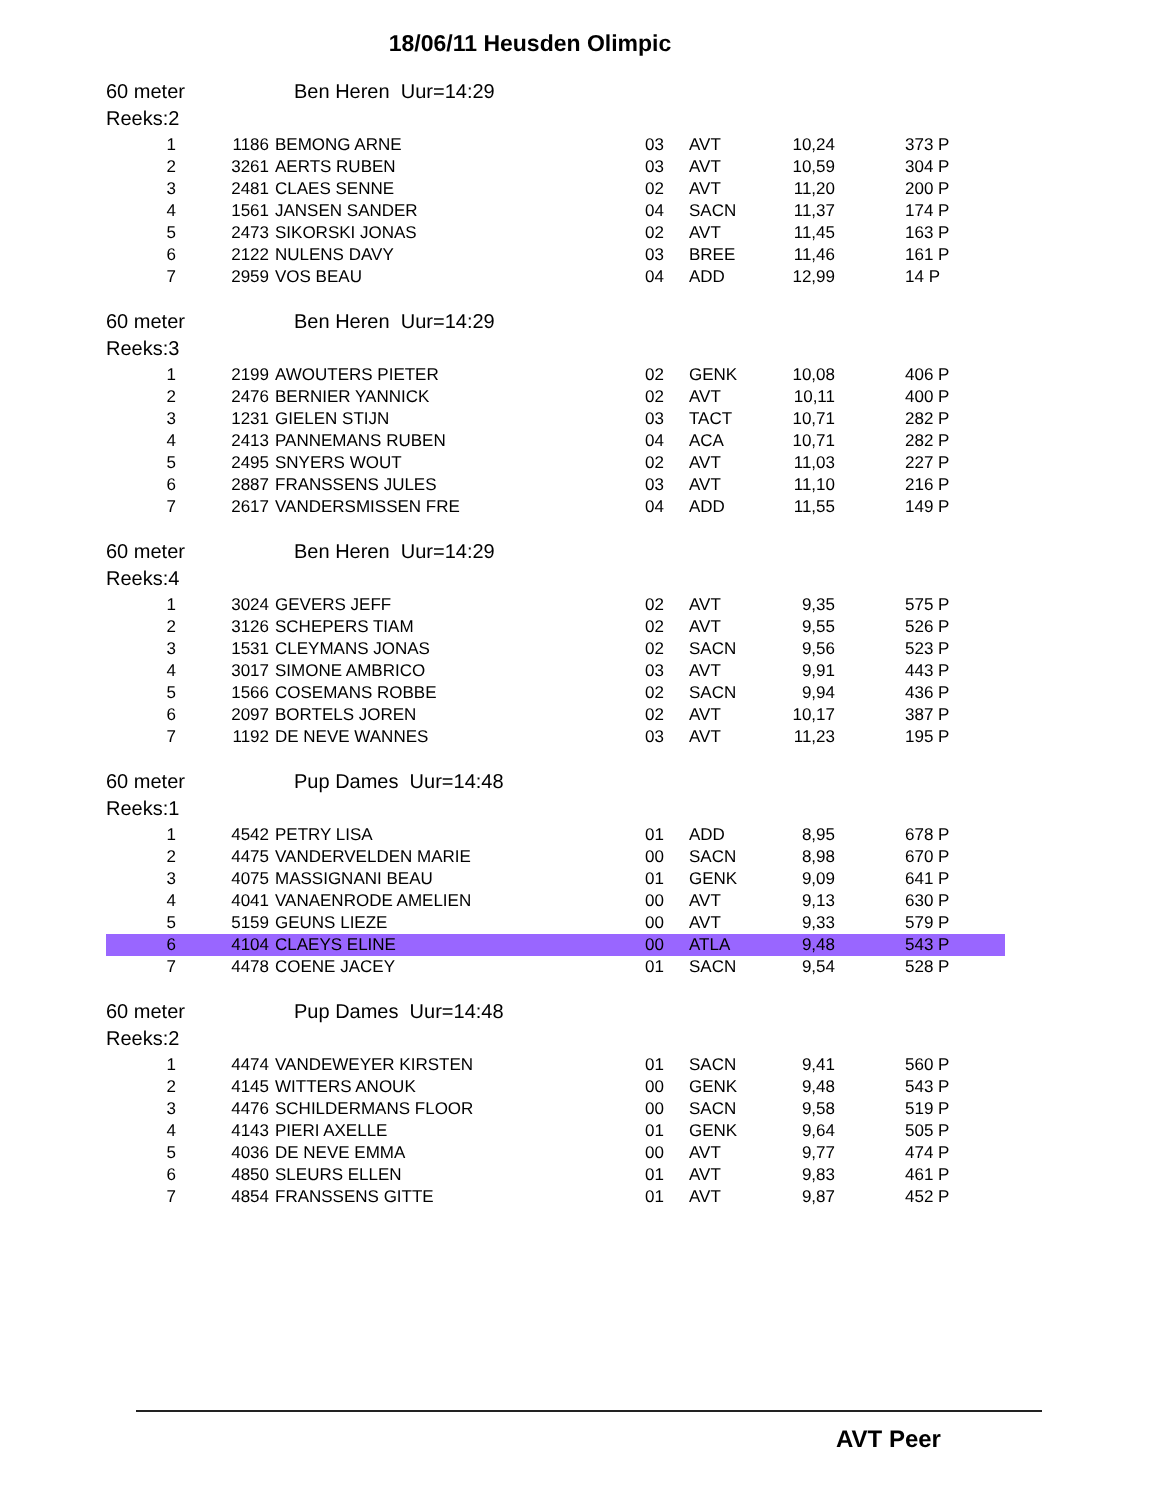18/06/11 Heusden Olimpic
60 meter Ben Heren Uur=14:29
Reeks:2
| 1 | 1186 | BEMONG ARNE | 03 | AVT | 10,24 | 373 P |
| 2 | 3261 | AERTS RUBEN | 03 | AVT | 10,59 | 304 P |
| 3 | 2481 | CLAES SENNE | 02 | AVT | 11,20 | 200 P |
| 4 | 1561 | JANSEN SANDER | 04 | SACN | 11,37 | 174 P |
| 5 | 2473 | SIKORSKI JONAS | 02 | AVT | 11,45 | 163 P |
| 6 | 2122 | NULENS DAVY | 03 | BREE | 11,46 | 161 P |
| 7 | 2959 | VOS BEAU | 04 | ADD | 12,99 | 14 P |
60 meter Ben Heren Uur=14:29
Reeks:3
| 1 | 2199 | AWOUTERS PIETER | 02 | GENK | 10,08 | 406 P |
| 2 | 2476 | BERNIER YANNICK | 02 | AVT | 10,11 | 400 P |
| 3 | 1231 | GIELEN STIJN | 03 | TACT | 10,71 | 282 P |
| 4 | 2413 | PANNEMANS RUBEN | 04 | ACA | 10,71 | 282 P |
| 5 | 2495 | SNYERS WOUT | 02 | AVT | 11,03 | 227 P |
| 6 | 2887 | FRANSSENS JULES | 03 | AVT | 11,10 | 216 P |
| 7 | 2617 | VANDERSMISSEN FRE | 04 | ADD | 11,55 | 149 P |
60 meter Ben Heren Uur=14:29
Reeks:4
| 1 | 3024 | GEVERS JEFF | 02 | AVT | 9,35 | 575 P |
| 2 | 3126 | SCHEPERS TIAM | 02 | AVT | 9,55 | 526 P |
| 3 | 1531 | CLEYMANS JONAS | 02 | SACN | 9,56 | 523 P |
| 4 | 3017 | SIMONE AMBRICO | 03 | AVT | 9,91 | 443 P |
| 5 | 1566 | COSEMANS ROBBE | 02 | SACN | 9,94 | 436 P |
| 6 | 2097 | BORTELS JOREN | 02 | AVT | 10,17 | 387 P |
| 7 | 1192 | DE NEVE WANNES | 03 | AVT | 11,23 | 195 P |
60 meter Pup Dames Uur=14:48
Reeks:1
| 1 | 4542 | PETRY LISA | 01 | ADD | 8,95 | 678 P |
| 2 | 4475 | VANDERVELDEN MARIE | 00 | SACN | 8,98 | 670 P |
| 3 | 4075 | MASSIGNANI BEAU | 01 | GENK | 9,09 | 641 P |
| 4 | 4041 | VANAENRODE AMELIEN | 00 | AVT | 9,13 | 630 P |
| 5 | 5159 | GEUNS LIEZE | 00 | AVT | 9,33 | 579 P |
| 6 | 4104 | CLAEYS ELINE | 00 | ATLA | 9,48 | 543 P |
| 7 | 4478 | COENE JACEY | 01 | SACN | 9,54 | 528 P |
60 meter Pup Dames Uur=14:48
Reeks:2
| 1 | 4474 | VANDEWEYER KIRSTEN | 01 | SACN | 9,41 | 560 P |
| 2 | 4145 | WITTERS ANOUK | 00 | GENK | 9,48 | 543 P |
| 3 | 4476 | SCHILDERMANS FLOOR | 00 | SACN | 9,58 | 519 P |
| 4 | 4143 | PIERI AXELLE | 01 | GENK | 9,64 | 505 P |
| 5 | 4036 | DE NEVE EMMA | 00 | AVT | 9,77 | 474 P |
| 6 | 4850 | SLEURS ELLEN | 01 | AVT | 9,83 | 461 P |
| 7 | 4854 | FRANSSENS GITTE | 01 | AVT | 9,87 | 452 P |
AVT Peer